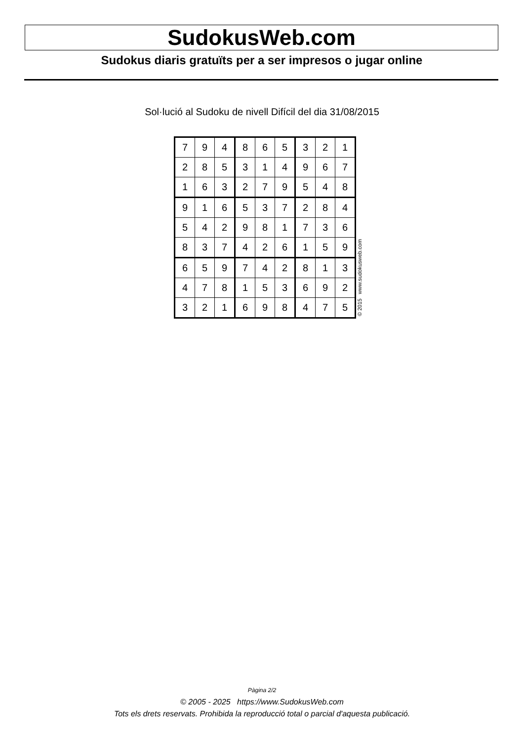SudokusWeb.com
Sudokus diaris gratuïts per a ser impresos o jugar online
Sol·lució al Sudoku de nivell Difícil del dia 31/08/2015
| 7 | 9 | 4 | 8 | 6 | 5 | 3 | 2 | 1 |
| 2 | 8 | 5 | 3 | 1 | 4 | 9 | 6 | 7 |
| 1 | 6 | 3 | 2 | 7 | 9 | 5 | 4 | 8 |
| 9 | 1 | 6 | 5 | 3 | 7 | 2 | 8 | 4 |
| 5 | 4 | 2 | 9 | 8 | 1 | 7 | 3 | 6 |
| 8 | 3 | 7 | 4 | 2 | 6 | 1 | 5 | 9 |
| 6 | 5 | 9 | 7 | 4 | 2 | 8 | 1 | 3 |
| 4 | 7 | 8 | 1 | 5 | 3 | 6 | 9 | 2 |
| 3 | 2 | 1 | 6 | 9 | 8 | 4 | 7 | 5 |
© 2015 www.sudokusweb.com
Pàgina 2/2
© 2005 - 2025 https://www.SudokusWeb.com
Tots els drets reservats. Prohibida la reproducció total o parcial d'aquesta publicació.